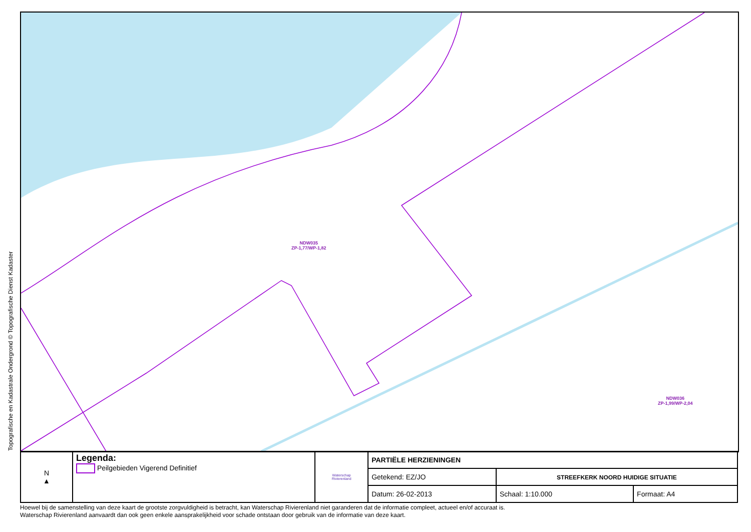Topografische en Kadastrale Ondergrond © Topografische Dienst Kadaster
NDW035
ZP-1,77/WP-1,82
NDW036
ZP-1,99/WP-2,04
| N ▲ | Legenda: Peilgebieden Vigerend Definitief | Waterschap Rivierenland | PARTIËLE HERZIENINGEN | | |
| | | | Getekend: EZ/JO | STREEFKERK NOORD HUIDIGE SITUATIE | |
| | | | Datum: 26-02-2013 | Schaal: 1:10.000 | Formaat: A4 |
Hoewel bij de samenstelling van deze kaart de grootste zorgvuldigheid is betracht, kan Waterschap Rivierenland niet garanderen dat de informatie compleet, actueel en/of accuraat is.
Waterschap Rivierenland aanvaardt dan ook geen enkele aansprakelijkheid voor schade ontstaan door gebruik van de informatie van deze kaart.